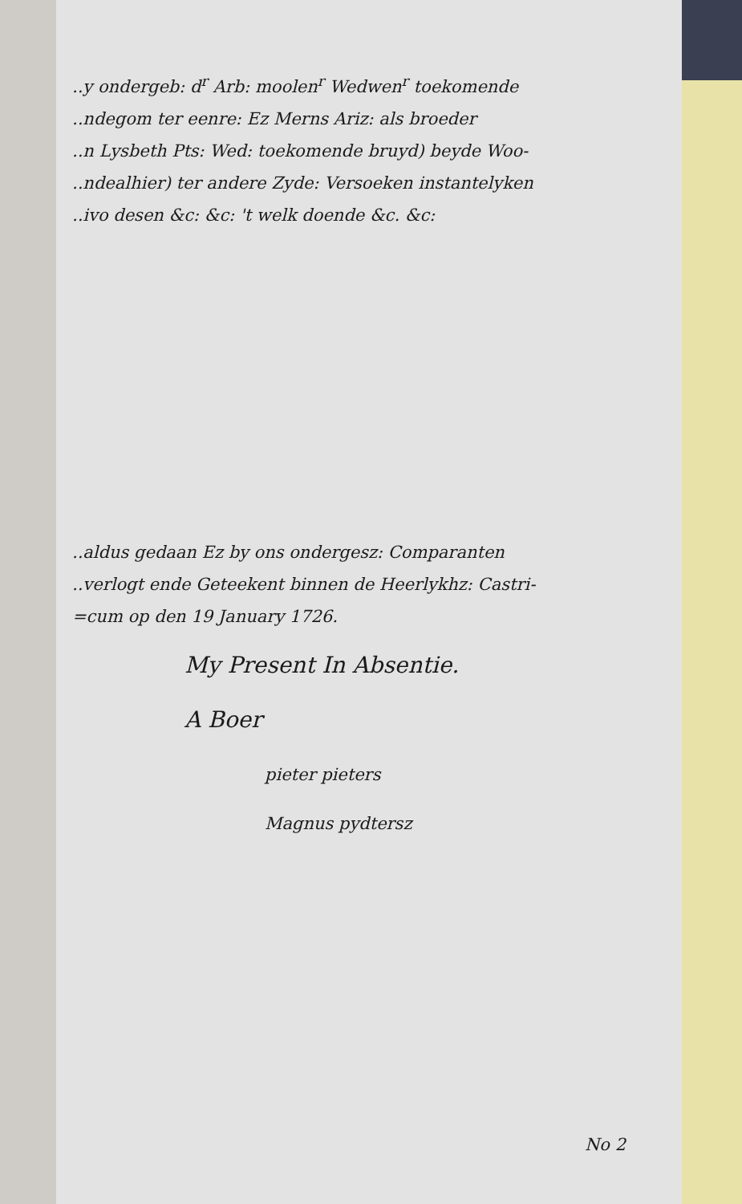..y ondergeb: d<sup>r</sup> Arb: moolen<sup>r</sup> Wedwen<sup>r</sup> toekomende
..ndegom ter eenre: Ez Merns Ariz: als broeder
..n Lysbeth Pts: Wed: toekomende bruyd) beyde Woo-
..ndealhier) ter andere Zyde: Versoeken instantelyken
..ivo desen &c: &c: 't welk doende &c. &c:
..aldus gedaan Ez by ons ondergesz: Comparanten
..verlogt ende Geteekent binnen de Heerlykhz: Castri-
=cum op den 19 January 1726.
My Present In Absentie.
A Boer
pieter pieters
Magnus pydtersz
No 2